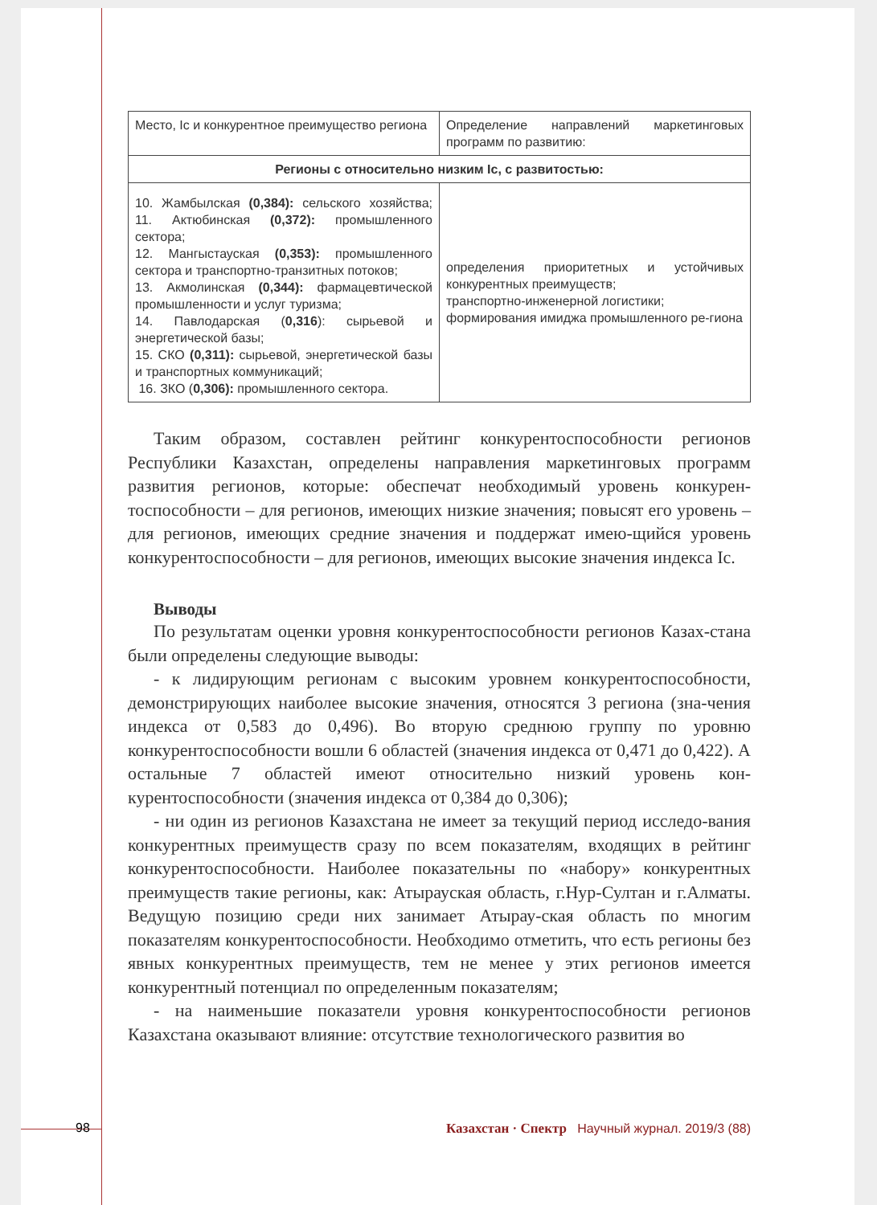| Место, Ic и конкурентное преимущество региона | Определение направлений маркетинговых программ по развитию: |
| Регионы с относительно низким Ic, с развитостью: | |
| 10. Жамбылская (0,384): сельского хозяйства; 11. Актюбинская (0,372): промышленного сектора; 12. Мангыстауская (0,353): промышленного сектора и транспортно-транзитных потоков; 13. Акмолинская (0,344): фармацевтической промышленности и услуг туризма; 14. Павлодарская ( 0,316 ): сырьевой и энергетической базы; 15. СКО (0,311): сырьевой, энергетической базы и транспортных коммуникаций; 16. ЗКО ( 0,306): промышленного сектора. | определения приоритетных и устойчивых конкурентных преимуществ; транспортно-инженерной логистики; формирования имиджа промышленного ре-гиона |
Таким образом, составлен рейтинг конкурентоспособности регионов Республики Казахстан, определены направления маркетинговых программ развития регионов, которые: обеспечат необходимый уровень конкурен-тоспособности – для регионов, имеющих низкие значения; повысят его уровень – для регионов, имеющих средние значения и поддержат имею-щийся уровень конкурентоспособности – для регионов, имеющих высокие значения индекса Ic.
Выводы
По результатам оценки уровня конкурентоспособности регионов Казах-стана были определены следующие выводы:
- к лидирующим регионам с высоким уровнем конкурентоспособности, демонстрирующих наиболее высокие значения, относятся 3 региона (зна-чения индекса от 0,583 до 0,496). Во вторую среднюю группу по уровню конкурентоспособности вошли 6 областей (значения индекса от 0,471 до 0,422). А остальные 7 областей имеют относительно низкий уровень кон-курентоспособности (значения индекса от 0,384 до 0,306);
- ни один из регионов Казахстана не имеет за текущий период исследо-вания конкурентных преимуществ сразу по всем показателям, входящих в рейтинг конкурентоспособности. Наиболее показательны по «набору» конкурентных преимуществ такие регионы, как: Атырауская область, г.Нур-Султан и г.Алматы. Ведущую позицию среди них занимает Атырау-ская область по многим показателям конкурентоспособности. Необходимо отметить, что есть регионы без явных конкурентных преимуществ, тем не менее у этих регионов имеется конкурентный потенциал по определенным показателям;
- на наименьшие показатели уровня конкурентоспособности регионов Казахстана оказывают влияние: отсутствие технологического развития во
98 Казахстан · Спектр Научный журнал. 2019/3 (88)